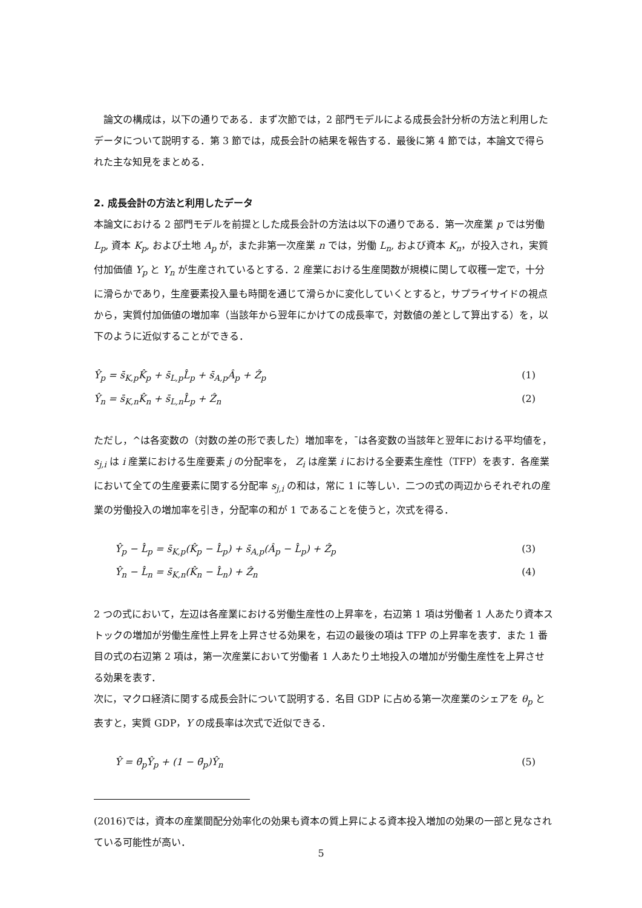論文の構成は，以下の通りである．まず次節では，2 部門モデルによる成長会計分析の方法と利用したデータについて説明する．第 3 節では，成長会計の結果を報告する．最後に第 4 節では，本論文で得られた主な知見をまとめる．
2. 成長会計の方法と利用したデータ
本論文における 2 部門モデルを前提とした成長会計の方法は以下の通りである．第一次産業 p では労働 L<sub>p</sub>, 資本 K<sub>p</sub>, および土地 A<sub>p</sub> が，また非第一次産業 n では，労働 L<sub>n</sub>, および資本 K<sub>n</sub>，が投入され，実質付加価値 Y<sub>p</sub> と Y<sub>n</sub> が生産されているとする．2 産業における生産関数が規模に関して収穫一定で，十分に滑らかであり，生産要素投入量も時間を通じて滑らかに変化していくとすると，サプライサイドの視点から，実質付加価値の増加率（当該年から翌年にかけての成長率で，対数値の差として算出する）を，以下のように近似することができる．
Ŷ<sub>p</sub> = s̄<sub>K,p</sub>K̂<sub>p</sub> + s̄<sub>L,p</sub>L̂<sub>p</sub> + s̄<sub>A,p</sub>Â<sub>p</sub> + Ẑ<sub>p</sub> (1)
Ŷ<sub>n</sub> = s̄<sub>K,n</sub>K̂<sub>n</sub> + s̄<sub>L,n</sub>L̂<sub>p</sub> + Ẑ<sub>n</sub> (2)
ただし，^は各変数の（対数の差の形で表した）増加率を，¯は各変数の当該年と翌年における平均値を，s<sub>j,i</sub> は i 産業における生産要素 j の分配率を， Z<sub>i</sub> は産業 i における全要素生産性（TFP）を表す．各産業において全ての生産要素に関する分配率 s<sub>j,i</sub> の和は，常に 1 に等しい．二つの式の両辺からそれぞれの産業の労働投入の増加率を引き，分配率の和が 1 であることを使うと，次式を得る．
Ŷ<sub>p</sub> − L̂<sub>p</sub> = s̄<sub>K,p</sub>(K̂<sub>p</sub> − L̂<sub>p</sub>) + s̄<sub>A,p</sub>(Â<sub>p</sub> − L̂<sub>p</sub>) + Ẑ<sub>p</sub> (3)
Ŷ<sub>n</sub> − L̂<sub>n</sub> = s̄<sub>K,n</sub>(K̂<sub>n</sub> − L̂<sub>n</sub>) + Ẑ<sub>n</sub> (4)
2 つの式において，左辺は各産業における労働生産性の上昇率を，右辺第 1 項は労働者 1 人あたり資本ストックの増加が労働生産性上昇を上昇させる効果を，右辺の最後の項は TFP の上昇率を表す．また 1 番目の式の右辺第 2 項は，第一次産業において労働者 1 人あたり土地投入の増加が労働生産性を上昇させる効果を表す．
次に，マクロ経済に関する成長会計について説明する．名目 GDP に占める第一次産業のシェアを θ<sub>p</sub> と表すと，実質 GDP，Y の成長率は次式で近似できる．
Ŷ = θ̄<sub>p</sub>Ŷ<sub>p</sub> + (1 − θ̄<sub>p</sub>)Ŷ<sub>n</sub> (5)
(2016)では，資本の産業間配分効率化の効果も資本の質上昇による資本投入増加の効果の一部と見なされている可能性が高い．
5